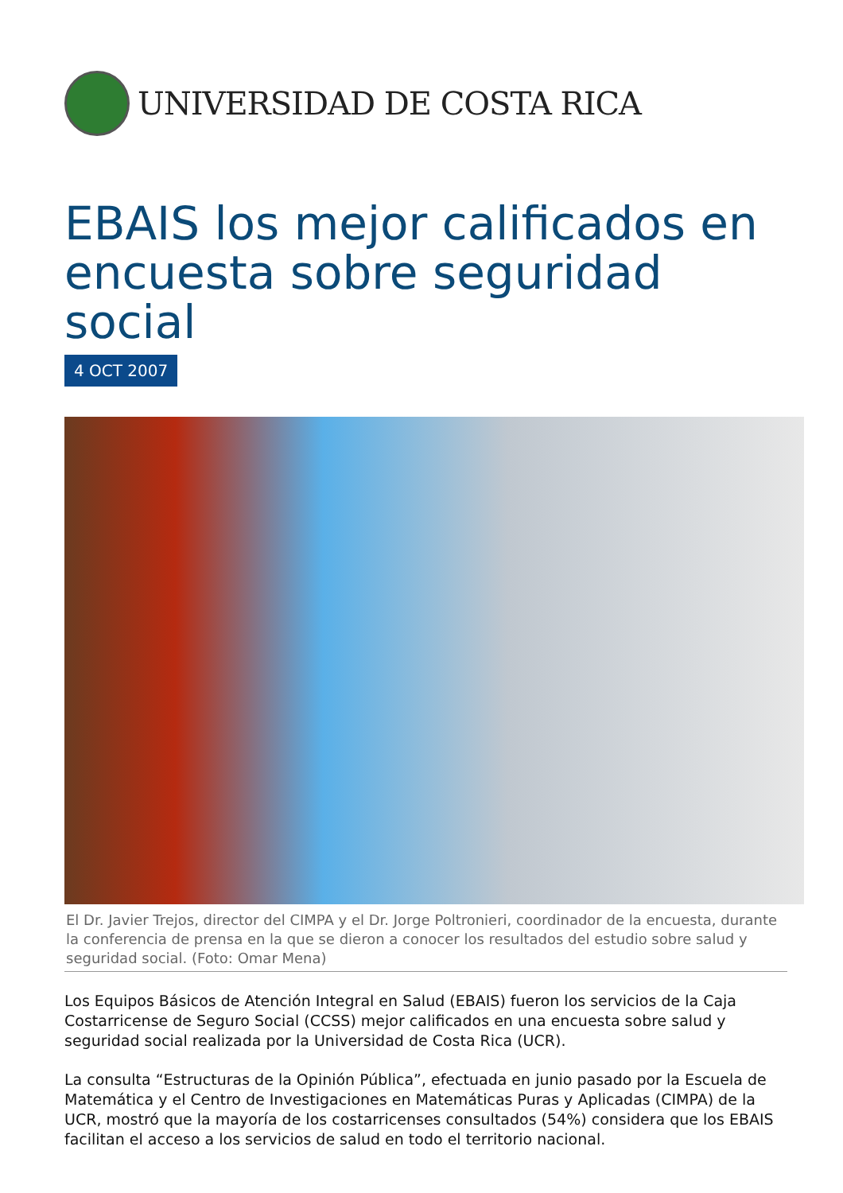UNIVERSIDAD DE COSTA RICA
EBAIS los mejor calificados en encuesta sobre seguridad social
4 OCT 2007
El Dr. Javier Trejos, director del CIMPA y el Dr. Jorge Poltronieri, coordinador de la encuesta, durante la conferencia de prensa en la que se dieron a conocer los resultados del estudio sobre salud y seguridad social. (Foto: Omar Mena)
Los Equipos Básicos de Atención Integral en Salud (EBAIS) fueron los servicios de la Caja Costarricense de Seguro Social (CCSS) mejor calificados en una encuesta sobre salud y seguridad social realizada por la Universidad de Costa Rica (UCR).
La consulta “Estructuras de la Opinión Pública”, efectuada en junio pasado por la Escuela de Matemática y el Centro de Investigaciones en Matemáticas Puras y Aplicadas (CIMPA) de la UCR, mostró que la mayoría de los costarricenses consultados (54%) considera que los EBAIS facilitan el acceso a los servicios de salud en todo el territorio nacional.